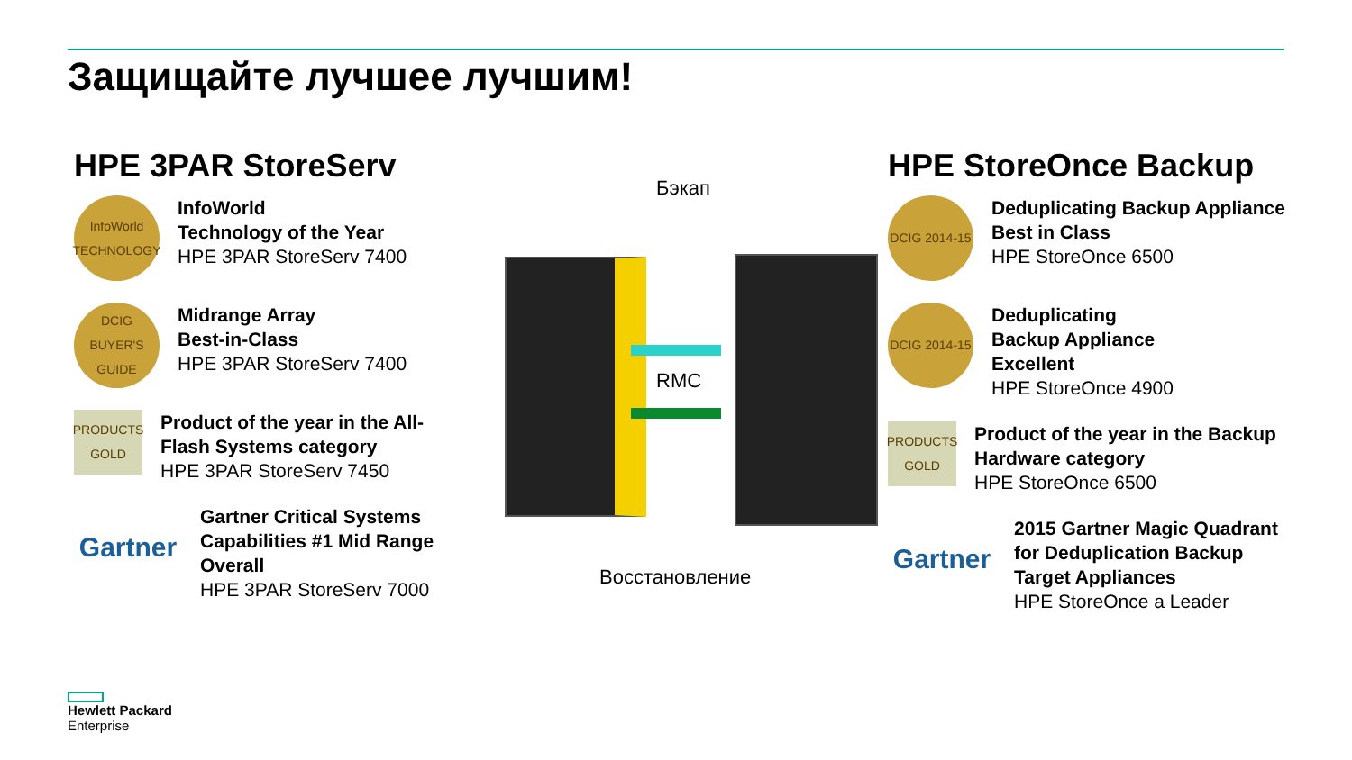Защищайте лучшее лучшим!
HPE 3PAR StoreServ
InfoWorld TECHNOLOGY
InfoWorld
Technology of the Year
HPE 3PAR StoreServ 7400
DCIG BUYER'S GUIDE
Midrange Array
Best-in-Class
HPE 3PAR StoreServ 7400
PRODUCTS GOLD
Product of the year in the All-Flash Systems category
HPE 3PAR StoreServ 7450
Gartner
Gartner Critical Systems Capabilities #1 Mid Range Overall
HPE 3PAR StoreServ 7000
Бэкап
RMC
Восстановление
HPE StoreOnce Backup
DCIG 2014-15
Deduplicating Backup Appliance Best in Class
HPE StoreOnce 6500
DCIG 2014-15
Deduplicating
Backup Appliance
Excellent
HPE StoreOnce 4900
PRODUCTS GOLD
Product of the year in the Backup Hardware category
HPE StoreOnce 6500
Gartner
2015 Gartner Magic Quadrant for Deduplication Backup Target Appliances
HPE StoreOnce a Leader
Hewlett Packard
Enterprise